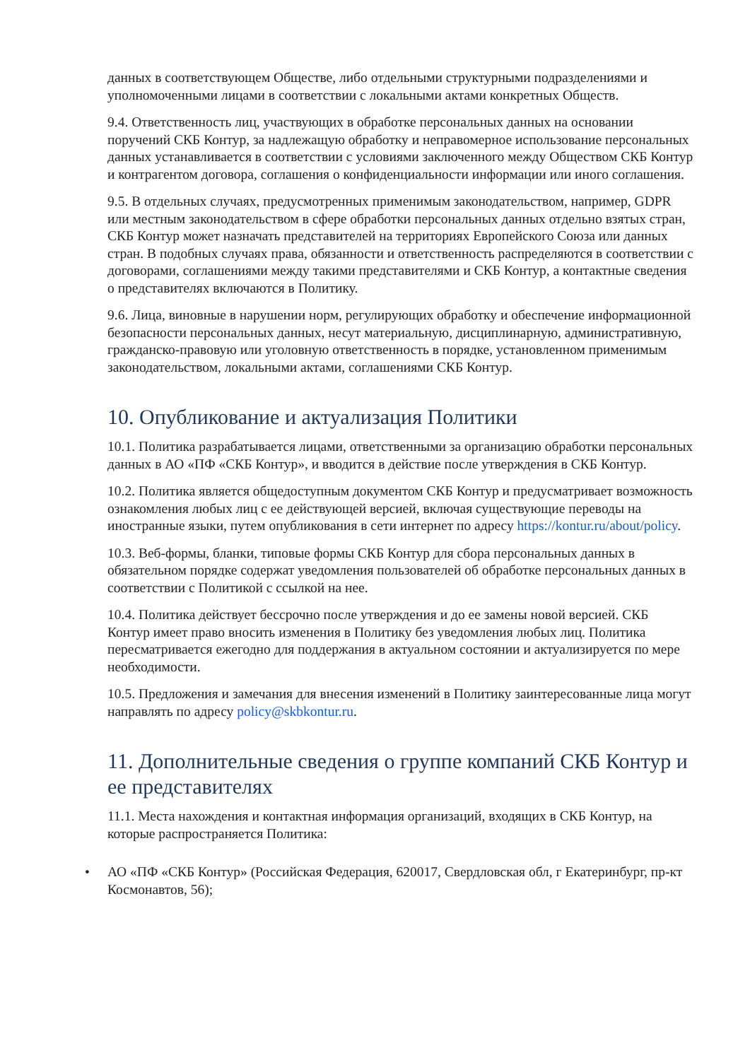данных в соответствующем Обществе, либо отдельными структурными подразделениями и уполномоченными лицами в соответствии с локальными актами конкретных Обществ.
9.4. Ответственность лиц, участвующих в обработке персональных данных на основании поручений СКБ Контур, за надлежащую обработку и неправомерное использование персональных данных устанавливается в соответствии с условиями заключенного между Обществом СКБ Контур и контрагентом договора, соглашения о конфиденциальности информации или иного соглашения.
9.5. В отдельных случаях, предусмотренных применимым законодательством, например, GDPR или местным законодательством в сфере обработки персональных данных отдельно взятых стран, СКБ Контур может назначать представителей на территориях Европейского Союза или данных стран. В подобных случаях права, обязанности и ответственность распределяются в соответствии с договорами, соглашениями между такими представителями и СКБ Контур, а контактные сведения о представителях включаются в Политику.
9.6. Лица, виновные в нарушении норм, регулирующих обработку и обеспечение информационной безопасности персональных данных, несут материальную, дисциплинарную, административную, гражданско-правовую или уголовную ответственность в порядке, установленном применимым законодательством, локальными актами, соглашениями СКБ Контур.
10. Опубликование и актуализация Политики
10.1. Политика разрабатывается лицами, ответственными за организацию обработки персональных данных в АО «ПФ «СКБ Контур», и вводится в действие после утверждения в СКБ Контур.
10.2. Политика является общедоступным документом СКБ Контур и предусматривает возможность ознакомления любых лиц с ее действующей версией, включая существующие переводы на иностранные языки, путем опубликования в сети интернет по адресу https://kontur.ru/about/policy.
10.3. Веб-формы, бланки, типовые формы СКБ Контур для сбора персональных данных в обязательном порядке содержат уведомления пользователей об обработке персональных данных в соответствии с Политикой с ссылкой на нее.
10.4. Политика действует бессрочно после утверждения и до ее замены новой версией. СКБ Контур имеет право вносить изменения в Политику без уведомления любых лиц. Политика пересматривается ежегодно для поддержания в актуальном состоянии и актуализируется по мере необходимости.
10.5. Предложения и замечания для внесения изменений в Политику заинтересованные лица могут направлять по адресу policy@skbkontur.ru.
11. Дополнительные сведения о группе компаний СКБ Контур и ее представителях
11.1. Места нахождения и контактная информация организаций, входящих в СКБ Контур, на которые распространяется Политика:
• АО «ПФ «СКБ Контур» (Российская Федерация, 620017, Свердловская обл, г Екатеринбург, пр-кт Космонавтов, 56);